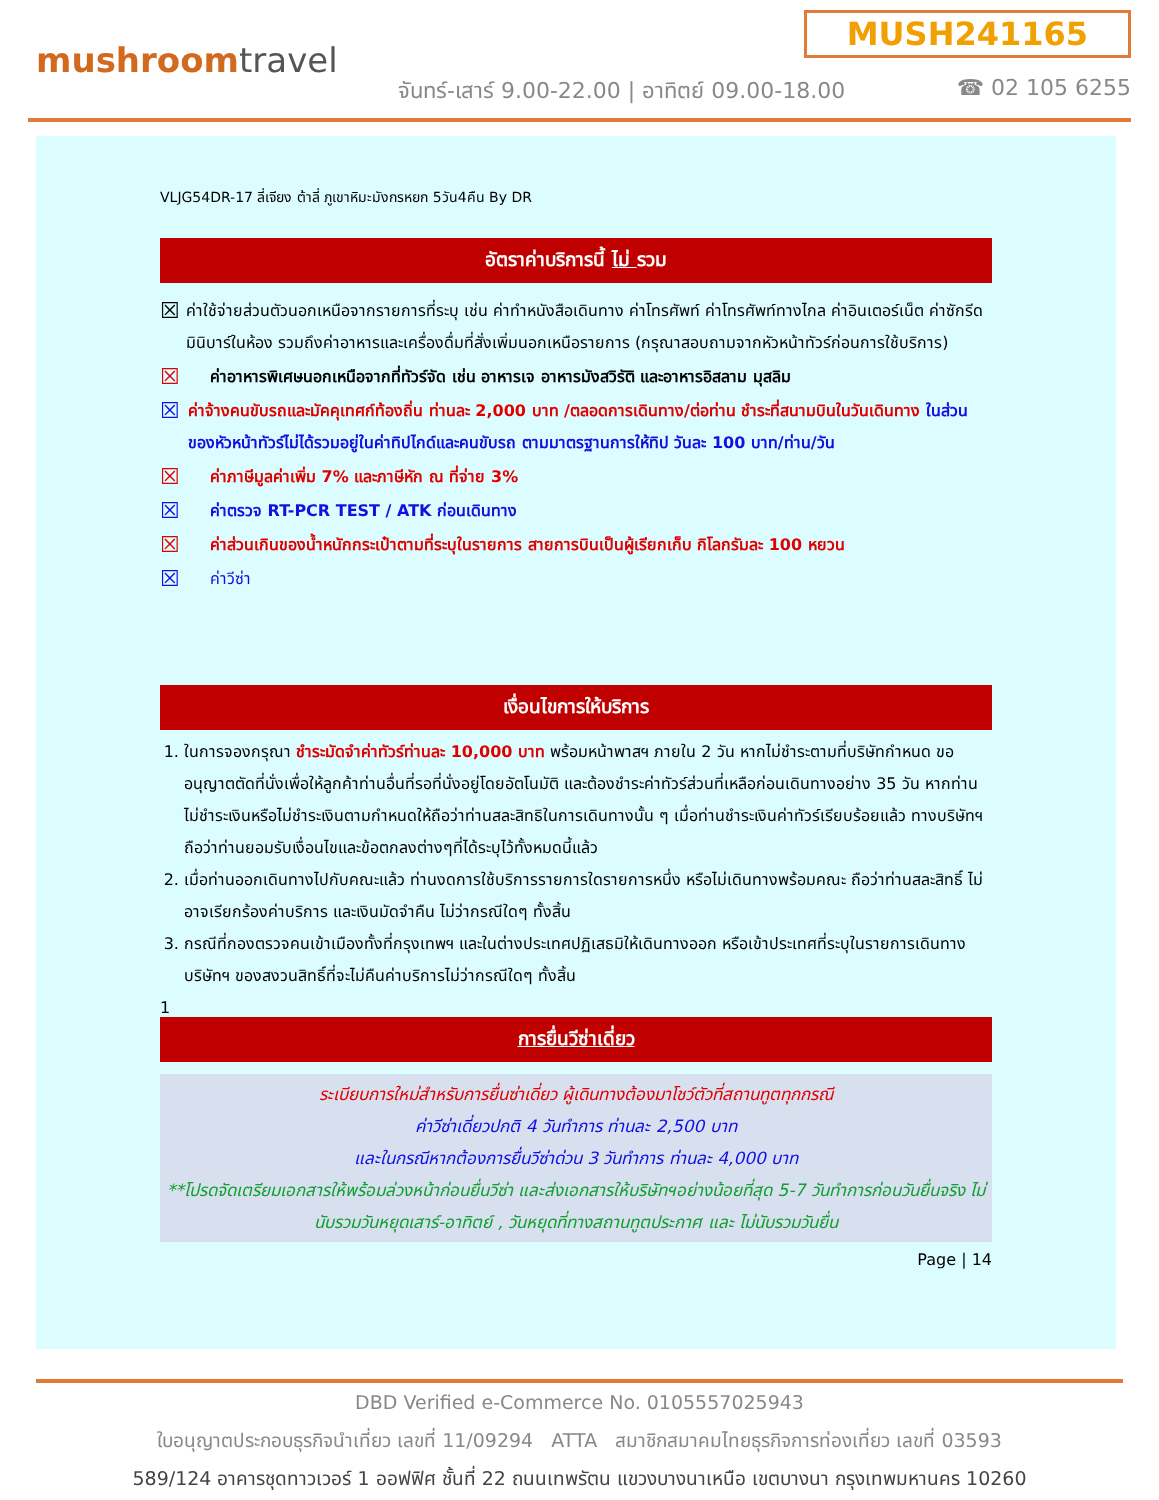mushroomtravel
MUSH241165
จันทร์-เสาร์ 9.00-22.00 | อาทิตย์ 09.00-18.00
☎ 02 105 6255
VLJG54DR-17 ลี่เจียง ต้าลี่ ภูเขาหิมะมังกรหยก 5วัน4คืน By DR
อัตราค่าบริการนี้ ไม่ รวม
☒
ค่าใช้จ่ายส่วนตัวนอกเหนือจากรายการที่ระบุ เช่น ค่าทำหนังสือเดินทาง ค่าโทรศัพท์ ค่าโทรศัพท์ทางไกล ค่าอินเตอร์เน็ต ค่าซักรีด มินิบาร์ในห้อง รวมถึงค่าอาหารและเครื่องดื่มที่สั่งเพิ่มนอกเหนือรายการ (กรุณาสอบถามจากหัวหน้าทัวร์ก่อนการใช้บริการ)
☒
ค่าอาหารพิเศษนอกเหนือจากที่ทัวร์จัด เช่น อาหารเจ อาหารมังสวิรัติ และอาหารอิสลาม มุสลิม
☒
ค่าจ้างคนขับรถและมัคคุเทศก์ท้องถิ่น ท่านละ 2,000 บาท /ตลอดการเดินทาง/ต่อท่าน ชำระที่สนามบินในวันเดินทาง ในส่วนของหัวหน้าทัวร์ไม่ได้รวมอยู่ในค่าทิปไกด์และคนขับรถ ตามมาตรฐานการให้ทิป วันละ 100 บาท/ท่าน/วัน
☒
ค่าภาษีมูลค่าเพิ่ม 7% และภาษีหัก ณ ที่จ่าย 3%
☒
ค่าตรวจ RT-PCR TEST / ATK ก่อนเดินทาง
☒
ค่าส่วนเกินของน้ำหนักกระเป๋าตามที่ระบุในรายการ สายการบินเป็นผู้เรียกเก็บ กิโลกรัมละ 100 หยวน
☒
ค่าวีซ่า
เงื่อนไขการให้บริการ
1. ในการจองกรุณา ชำระมัดจำค่าทัวร์ท่านละ 10,000 บาท พร้อมหน้าพาสฯ ภายใน 2 วัน หากไม่ชำระตามที่บริษัทกำหนด ขออนุญาตตัดที่นั่งเพื่อให้ลูกค้าท่านอื่นที่รอที่นั่งอยู่โดยอัตโนมัติ และต้องชำระค่าทัวร์ส่วนที่เหลือก่อนเดินทางอย่าง 35 วัน หากท่านไม่ชำระเงินหรือไม่ชำระเงินตามกำหนดให้ถือว่าท่านสละสิทธิในการเดินทางนั้น ๆ เมื่อท่านชำระเงินค่าทัวร์เรียบร้อยแล้ว ทางบริษัทฯถือว่าท่านยอมรับเงื่อนไขและข้อตกลงต่างๆที่ได้ระบุไว้ทั้งหมดนี้แล้ว
2. เมื่อท่านออกเดินทางไปกับคณะแล้ว ท่านงดการใช้บริการรายการใดรายการหนึ่ง หรือไม่เดินทางพร้อมคณะ ถือว่าท่านสละสิทธิ์ ไม่อาจเรียกร้องค่าบริการ และเงินมัดจำคืน ไม่ว่ากรณีใดๆ ทั้งสิ้น
3. กรณีที่กองตรวจคนเข้าเมืองทั้งที่กรุงเทพฯ และในต่างประเทศปฏิเสธมิให้เดินทางออก หรือเข้าประเทศที่ระบุในรายการเดินทาง บริษัทฯ ของสงวนสิทธิ์ที่จะไม่คืนค่าบริการไม่ว่ากรณีใดๆ ทั้งสิ้น
1
การยื่นวีซ่าเดี่ยว
ระเบียบการใหม่สำหรับการยื่นซ่าเดี่ยว ผู้เดินทางต้องมาโชว์ตัวที่สถานทูตทุกกรณี
ค่าวีซ่าเดี่ยวปกติ 4 วันทำการ ท่านละ 2,500 บาท
และในกรณีหากต้องการยื่นวีซ่าด่วน 3 วันทำการ ท่านละ 4,000 บาท
**โปรดจัดเตรียมเอกสารให้พร้อมล่วงหน้าก่อนยื่นวีซ่า และส่งเอกสารให้บริษัทฯอย่างน้อยที่สุด 5-7 วันทำการก่อนวันยื่นจริง ไม่นับรวมวันหยุดเสาร์-อาทิตย์ , วันหยุดที่ทางสถานทูตประกาศ และ ไม่นับรวมวันยื่น
Page | 14
DBD Verified e-Commerce No. 0105557025943
ใบอนุญาตประกอบธุรกิจนำเที่ยว เลขที่ 11/09294 ATTA สมาชิกสมาคมไทยธุรกิจการท่องเที่ยว เลขที่ 03593
589/124 อาคารชุดทาวเวอร์ 1 ออฟฟิศ ชั้นที่ 22 ถนนเทพรัตน แขวงบางนาเหนือ เขตบางนา กรุงเทพมหานคร 10260